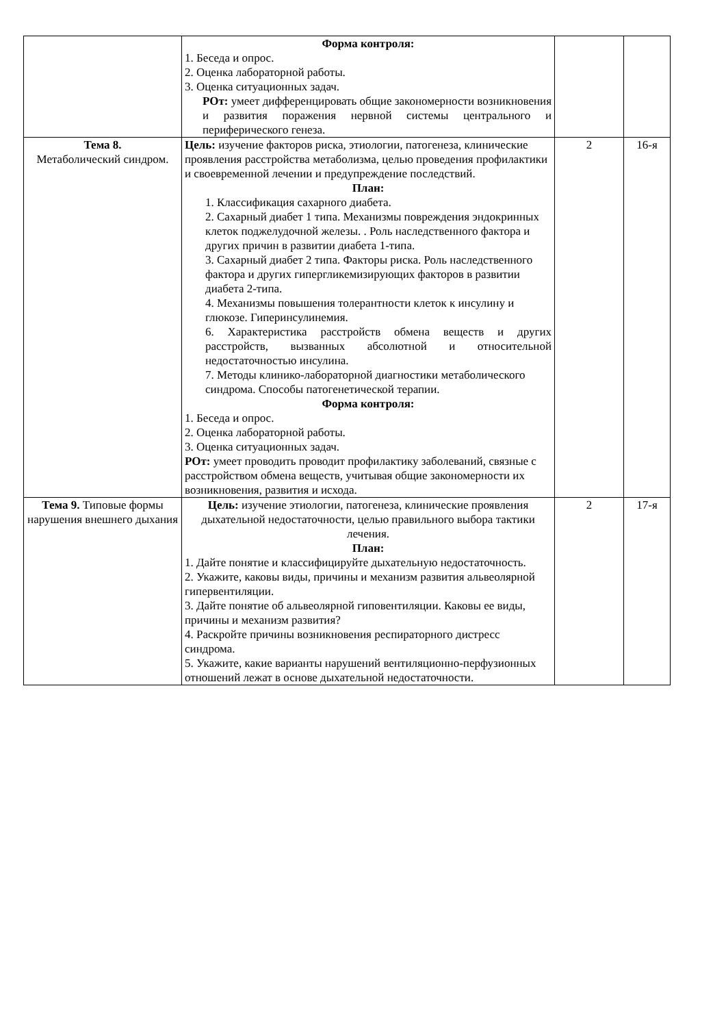| | Форма контроля: 1. Беседа и опрос. 2. Оценка лабораторной работы. 3. Оценка ситуационных задач. РОт: умеет дифференцировать общие закономерности возникновения и развития поражения нервной системы центрального и периферического генеза. | | |
| Тема 8. Метаболический синдром. | Цель: изучение факторов риска, этиологии, патогенеза, клинические проявления расстройства метаболизма, целью проведения профилактики и своевременной лечении и предупреждение последствий. План: 1. Классификация сахарного диабета. 2. Сахарный диабет 1 типа. Механизмы повреждения эндокринных клеток поджелудочной железы. . Роль наследственного фактора и других причин в развитии диабета 1-типа. 3. Сахарный диабет 2 типа. Факторы риска. Роль наследственного фактора и других гипергликемизирующих факторов в развитии диабета 2-типа. 4. Механизмы повышения толерантности клеток к инсулину и глюкозе. Гиперинсулинемия. 6. Характеристика расстройств обмена веществ и других расстройств, вызванных абсолютной и относительной недостаточностью инсулина. 7. Методы клинико-лабораторной диагностики метаболического синдрома. Способы патогенетической терапии. Форма контроля: 1. Беседа и опрос. 2. Оценка лабораторной работы. 3. Оценка ситуационных задач. РОт: умеет проводить проводит профилактику заболеваний, связные с расстройством обмена веществ, учитывая общие закономерности их возникновения, развития и исхода. | 2 | 16-я |
| Тема 9. Типовые формы нарушения внешнего дыхания | Цель: изучение этиологии, патогенеза, клинические проявления дыхательной недостаточности, целью правильного выбора тактики лечения. План: 1. Дайте понятие и классифицируйте дыхательную недостаточность. 2. Укажите, каковы виды, причины и механизм развития альвеолярной гипервентиляции. 3. Дайте понятие об альвеолярной гиповентиляции. Каковы ее виды, причины и механизм развития? 4. Раскройте причины возникновения респираторного дистресс синдрома. 5. Укажите, какие варианты нарушений вентиляционно-перфузионных отношений лежат в основе дыхательной недостаточности. | 2 | 17-я |